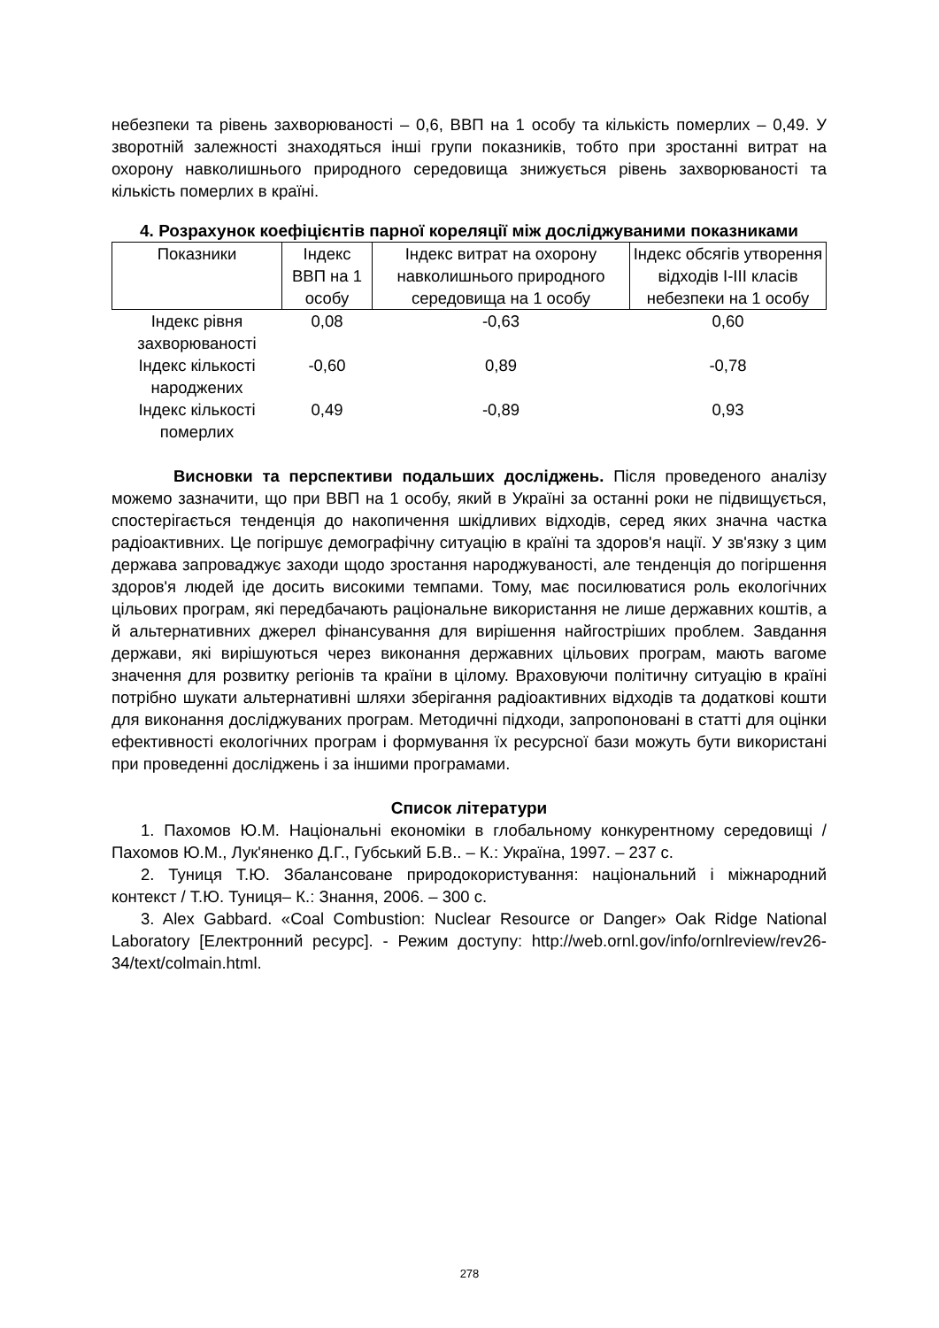небезпеки та рівень захворюваності – 0,6, ВВП на 1 особу та кількість померлих – 0,49. У зворотній залежності знаходяться інші групи показників, тобто при зростанні витрат на охорону навколишнього природного середовища знижується рівень захворюваності та кількість померлих в країні.
4. Розрахунок коефіцієнтів парної кореляції між досліджуваними показниками
| Показники | Індекс ВВП на 1 особу | Індекс витрат на охорону навколишнього природного середовища на 1 особу | Індекс обсягів утворення відходів I-III класів небезпеки на 1 особу |
| --- | --- | --- | --- |
| Індекс рівня захворюваності | 0,08 | -0,63 | 0,60 |
| Індекс кількості народжених | -0,60 | 0,89 | -0,78 |
| Індекс кількості померлих | 0,49 | -0,89 | 0,93 |
Висновки та перспективи подальших досліджень. Після проведеного аналізу можемо зазначити, що при ВВП на 1 особу, який в Україні за останні роки не підвищується, спостерігається тенденція до накопичення шкідливих відходів, серед яких значна частка радіоактивних. Це погіршує демографічну ситуацію в країні та здоров'я нації. У зв'язку з цим держава запроваджує заходи щодо зростання народжуваності, але тенденція до погіршення здоров'я людей іде досить високими темпами. Тому, має посилюватися роль екологічних цільових програм, які передбачають раціональне використання не лише державних коштів, а й альтернативних джерел фінансування для вирішення найгостріших проблем. Завдання держави, які вирішуються через виконання державних цільових програм, мають вагоме значення для розвитку регіонів та країни в цілому. Враховуючи політичну ситуацію в країні потрібно шукати альтернативні шляхи зберігання радіоактивних відходів та додаткові кошти для виконання досліджуваних програм. Методичні підходи, запропоновані в статті для оцінки ефективності екологічних програм і формування їх ресурсної бази можуть бути використані при проведенні досліджень і за іншими програмами.
Список літератури
1. Пахомов Ю.М. Національні економіки в глобальному конкурентному середовищі / Пахомов Ю.М., Лук'яненко Д.Г., Губський Б.В.. – К.: Україна, 1997. – 237 с.
2. Туниця Т.Ю. Збалансоване природокористування: національний і міжнародний контекст / Т.Ю. Туниця– К.: Знання, 2006. – 300 с.
3. Alex Gabbard. «Coal Combustion: Nuclear Resource or Danger» Oak Ridge National Laboratory [Електронний ресурс]. - Режим доступу: http://web.ornl.gov/info/ornlreview/rev26-34/text/colmain.html.
278